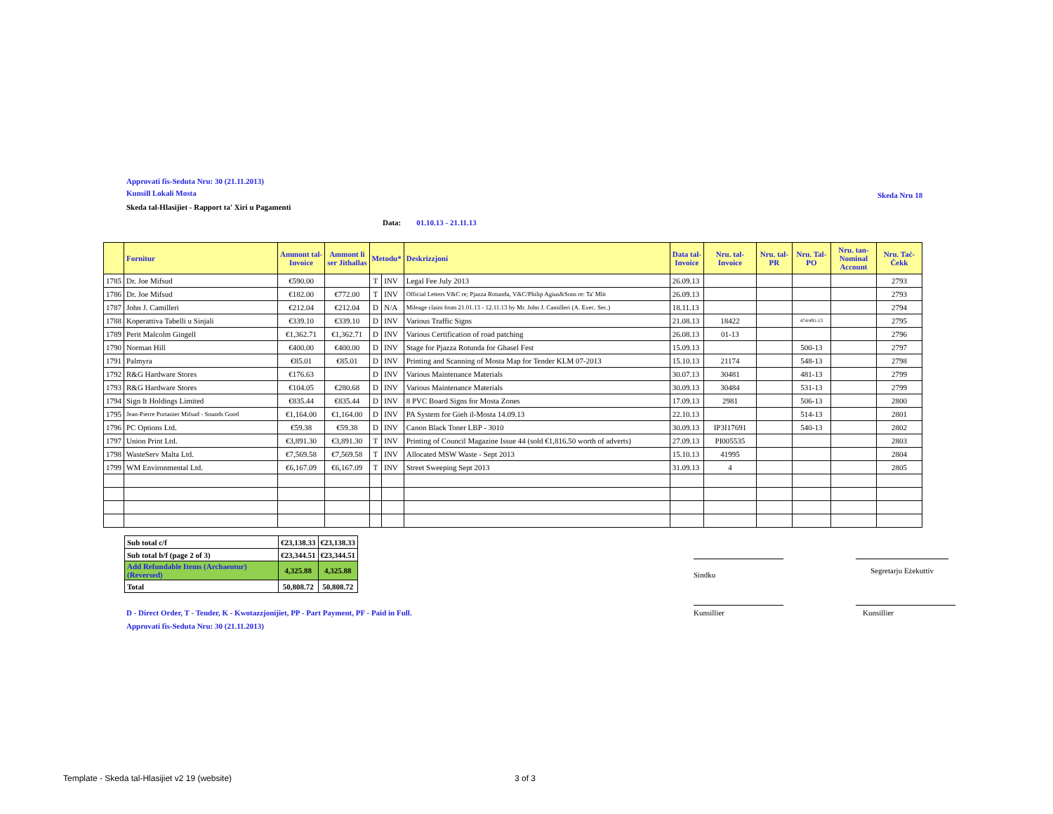Approvati fis-Seduta Nru: 30 (21.11.2013)
Kunsill Lokali Mosta
Skeda tal-Hlasijiet - Rapport ta' Xiri u Pagamenti
Data: 01.10.13 - 21.11.13
Skeda Nru 18
| | Fornitur | Ammont tal- Invoice | Ammont li ser Jithallas | Metodu* | | Deskrizzjoni | Data tal- Invoice | Nru. tal- Invoice | Nru. tal- PR | Nru. Tal- PO | Nru. tan- Nominal Account | Nru. Taċ- Ċekk |
| --- | --- | --- | --- | --- | --- | --- | --- | --- | --- | --- | --- | --- |
| 1785 | Dr. Joe Mifsud | €590.00 | | T | INV | Legal Fee July 2013 | 26.09.13 | | | | | 2793 |
| 1786 | Dr. Joe Mifsud | €182.00 | €772.00 | T | INV | Official Letters V&C re; Pjazza Rotunda, V&C/Philip Agius&Sons re: Ta' Mlit | 26.09.13 | | | | | 2793 |
| 1787 | John J. Camilleri | €212.04 | €212.04 | D | N/A | Mileage claim from 21.01.13 - 12.11.13 by Mr. John J. Camilleri (A. Exec. Sec.) | 18.11.13 | | | | | 2794 |
| 1788 | Koperattiva Tabelli u Sinjali | €339.10 | €339.10 | D | INV | Various Traffic Signs | 21.08.13 | 18422 | | 474/491-13 | | 2795 |
| 1789 | Perit Malcolm Gingell | €1,362.71 | €1,362.71 | D | INV | Various Certification of road patching | 26.08.13 | 01-13 | | | | 2796 |
| 1790 | Norman Hill | €400.00 | €400.00 | D | INV | Stage for Pjazza Rotunda for Ghasel Fest | 15.09.13 | | | 500-13 | | 2797 |
| 1791 | Palmyra | €85.01 | €85.01 | D | INV | Printing and Scanning of Mosta Map for Tender KLM 07-2013 | 15.10.13 | 21174 | | 548-13 | | 2798 |
| 1792 | R&G Hardware Stores | €176.63 | | D | INV | Various Maintenance Materials | 30.07.13 | 30481 | | 481-13 | | 2799 |
| 1793 | R&G Hardware Stores | €104.05 | €280.68 | D | INV | Various Maintenance Materials | 30.09.13 | 30484 | | 531-13 | | 2799 |
| 1794 | Sign It Holdings Limited | €835.44 | €835.44 | D | INV | 8 PVC Board Signs for Mosta Zones | 17.09.13 | 2981 | | 506-13 | | 2800 |
| 1795 | Jean-Pierre Portanier Mifsud - Sounds Good | €1,164.00 | €1,164.00 | D | INV | PA System for Gieh il-Mosta 14.09.13 | 22.10.13 | | | 514-13 | | 2801 |
| 1796 | PC Options Ltd. | €59.38 | €59.38 | D | INV | Canon Black Toner LBP - 3010 | 30.09.13 | IP3I17691 | | 540-13 | | 2802 |
| 1797 | Union Print Ltd. | €3,891.30 | €3,891.30 | T | INV | Printing of Council Magazine Issue 44 (sold €1,816.50 worth of adverts) | 27.09.13 | PI005535 | | | | 2803 |
| 1798 | WasteServ Malta Ltd. | €7,569.58 | €7,569.58 | T | INV | Allocated MSW Waste - Sept 2013 | 15.10.13 | 41995 | | | | 2804 |
| 1799 | WM Environmental Ltd. | €6,167.09 | €6,167.09 | T | INV | Street Sweeping Sept 2013 | 31.09.13 | 4 | | | | 2805 |
| Sub total c/f | €23,138.33 | €23,138.33 |
| Sub total b/f (page 2 of 3) | €23,344.51 | €23,344.51 |
| Add Refundable Items (Archaeotur) (Reversed) | 4,325.88 | 4,325.88 |
| Total | 50,808.72 | 50,808.72 |
Sindku Segretarju Eżekuttiv
Kunsillier Kunsillier
D - Direct Order, T - Tender, K - Kwotazzjonijiet, PP - Part Payment, PF - Paid in Full.
Approvati fis-Seduta Nru: 30 (21.11.2013)
Template - Skeda tal-Hlasijiet v2 19 (website)
3 of 3